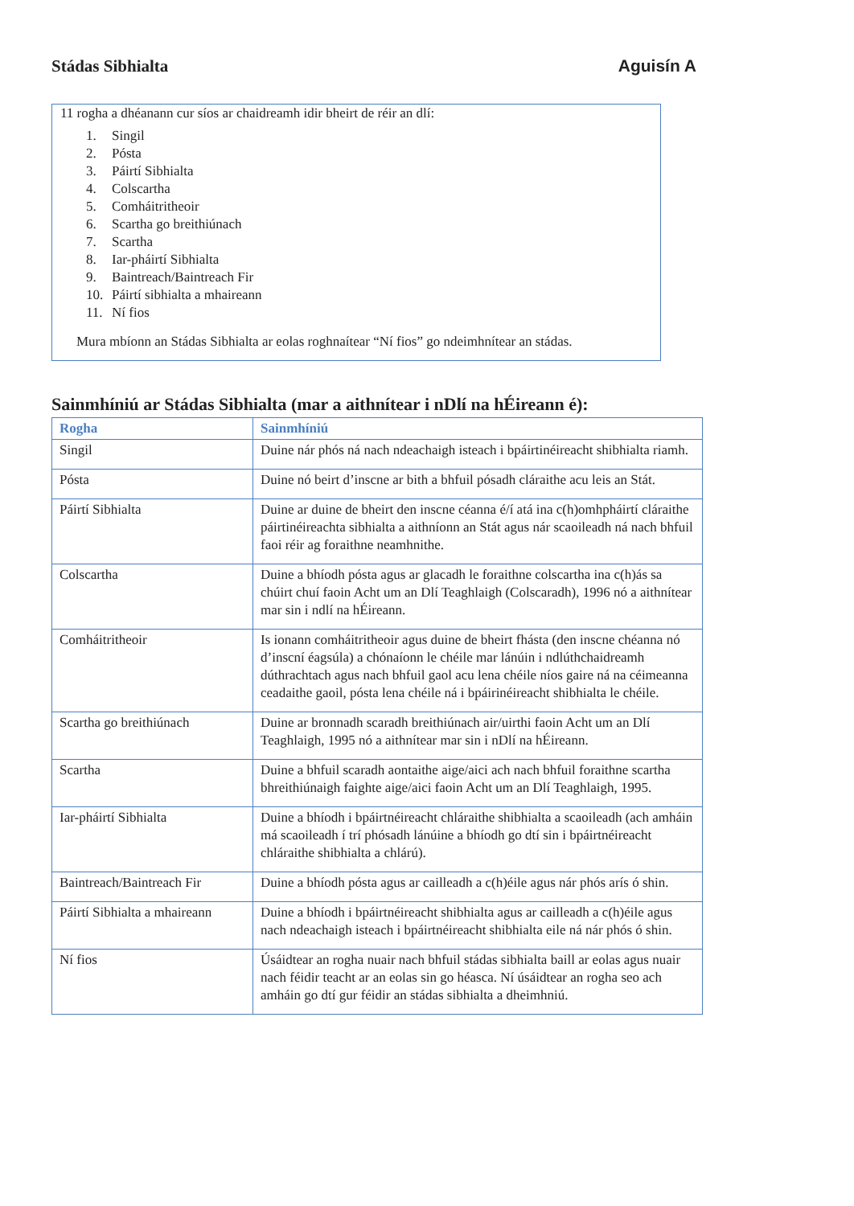Stádas Sibhialta Aguisín A
11 rogha a dhéanann cur síos ar chaidreamh idir bheirt de réir an dlí:
1. Singil
2. Pósta
3. Páirtí Sibhialta
4. Colscartha
5. Comháitritheoir
6. Scartha go breithiúnach
7. Scartha
8. Iar-pháirtí Sibhialta
9. Baintreach/Baintreach Fir
10. Páirtí sibhialta a mhaireann
11. Ní fios
Mura mbíonn an Stádas Sibhialta ar eolas roghnaítear “Ní fios” go ndeimhnítear an stádas.
Sainmhíniú ar Stádas Sibhialta (mar a aithnítear i nDlí na hÉireann é):
| Rogha | Sainmhíniú |
| --- | --- |
| Singil | Duine nár phós ná nach ndeachaigh isteach i bpáirtinéireacht shibhialta riamh. |
| Pósta | Duine nó beirt d’inscne ar bith a bhfuil pósadh cláraithe acu leis an Stát. |
| Páirtí Sibhialta | Duine ar duine de bheirt den inscne céanna é/í atá ina c(h)omhpháirtí cláraithe páirtinéireachta sibhialta a aithníonn an Stát agus nár scaoileadh ná nach bhfuil faoi réir ag foraithne neamhnithe. |
| Colscartha | Duine a bhíodh pósta agus ar glacadh le foraithne colscartha ina c(h)ás sa chúirt chuí faoin Acht um an Dlí Teaghlaigh (Colscaradh), 1996 nó a aithnítear mar sin i ndlí na hÉireann. |
| Comháitritheoir | Is ionann comháitritheoir agus duine de bheirt fhásta (den inscne chéanna nó d’inscní éagsúla) a chónaíonn le chéile mar lánúin i ndlúthchaidreamh dúthrachtach agus nach bhfuil gaol acu lena chéile níos gaire ná na céimeanna ceadaithe gaoil, pósta lena chéile ná i bpáirinéireacht shibhialta le chéile. |
| Scartha go breithiúnach | Duine ar bronnadh scaradh breithiúnach air/uirthi faoin Acht um an Dlí Teaghlaigh, 1995 nó a aithnítear mar sin i nDlí na hÉireann. |
| Scartha | Duine a bhfuil scaradh aontaithe aige/aici ach nach bhfuil foraithne scartha bhreithiúnaigh faighte aige/aici faoin Acht um an Dlí Teaghlaigh, 1995. |
| Iar-pháirtí Sibhialta | Duine a bhíodh i bpáirtnéireacht chláraithe shibhialta a scaoileadh (ach amháin má scaoileadh í trí phósadh lánúine a bhíodh go dtí sin i bpáirtnéireacht chláraithe shibhialta a chlárú). |
| Baintreach/Baintreach Fir | Duine a bhíodh pósta agus ar cailleadh a c(h)éile agus nár phós arís ó shin. |
| Páirtí Sibhialta a mhaireann | Duine a bhíodh i bpáirtnéireacht shibhialta agus ar cailleadh a c(h)éile agus nach ndeachaigh isteach i bpáirtnéireacht shibhialta eile ná nár phós ó shin. |
| Ní fios | Úsáidtear an rogha nuair nach bhfuil stádas sibhialta baill ar eolas agus nuair nach féidir teacht ar an eolas sin go héasca. Ní úsáidtear an rogha seo ach amháin go dtí gur féidir an stádas sibhialta a dheimhniú. |